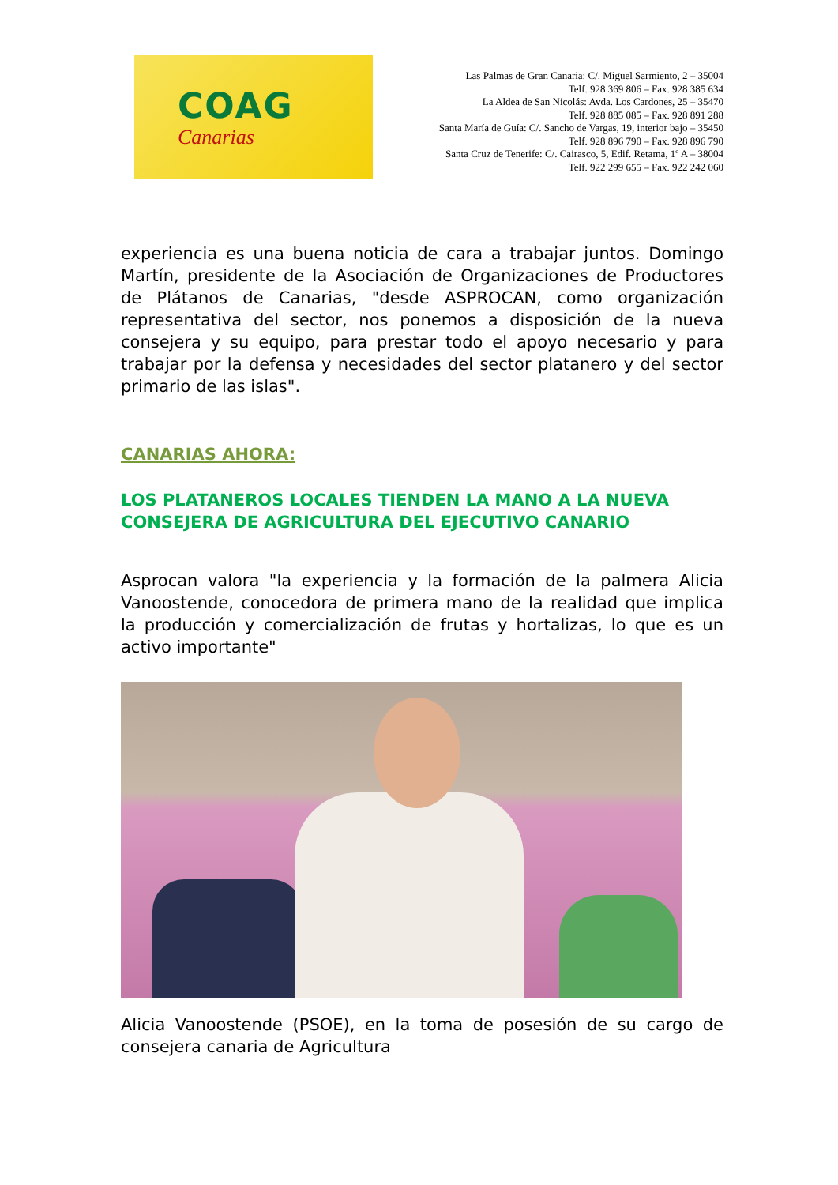COAG
Canarias
Las Palmas de Gran Canaria: C/. Miguel Sarmiento, 2 – 35004
Telf. 928 369 806 – Fax. 928 385 634
La Aldea de San Nicolás: Avda. Los Cardones, 25 – 35470
Telf. 928 885 085 – Fax. 928 891 288
Santa María de Guía: C/. Sancho de Vargas, 19, interior bajo – 35450
Telf. 928 896 790 – Fax. 928 896 790
Santa Cruz de Tenerife: C/. Cairasco, 5, Edif. Retama, 1º A – 38004
Telf. 922 299 655 – Fax. 922 242 060
experiencia es una buena noticia de cara a trabajar juntos. Domingo Martín, presidente de la Asociación de Organizaciones de Productores de Plátanos de Canarias, "desde ASPROCAN, como organización representativa del sector, nos ponemos a disposición de la nueva consejera y su equipo, para prestar todo el apoyo necesario y para trabajar por la defensa y necesidades del sector platanero y del sector primario de las islas".
CANARIAS AHORA:
LOS PLATANEROS LOCALES TIENDEN LA MANO A LA NUEVA CONSEJERA DE AGRICULTURA DEL EJECUTIVO CANARIO
Asprocan valora "la experiencia y la formación de la palmera Alicia Vanoostende, conocedora de primera mano de la realidad que implica la producción y comercialización de frutas y hortalizas, lo que es un activo importante"
Alicia Vanoostende (PSOE), en la toma de posesión de su cargo de consejera canaria de Agricultura